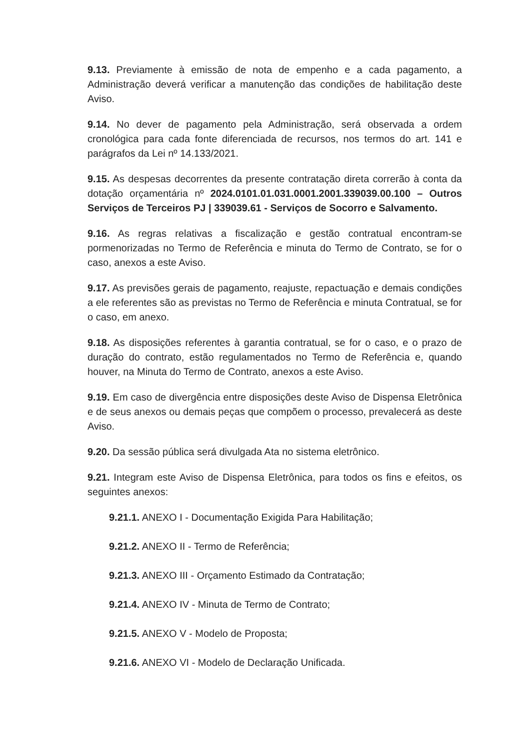9.13. Previamente à emissão de nota de empenho e a cada pagamento, a Administração deverá verificar a manutenção das condições de habilitação deste Aviso.
9.14. No dever de pagamento pela Administração, será observada a ordem cronológica para cada fonte diferenciada de recursos, nos termos do art. 141 e parágrafos da Lei nº 14.133/2021.
9.15. As despesas decorrentes da presente contratação direta correrão à conta da dotação orçamentária nº 2024.0101.01.031.0001.2001.339039.00.100 – Outros Serviços de Terceiros PJ | 339039.61 - Serviços de Socorro e Salvamento.
9.16. As regras relativas a fiscalização e gestão contratual encontram-se pormenorizadas no Termo de Referência e minuta do Termo de Contrato, se for o caso, anexos a este Aviso.
9.17. As previsões gerais de pagamento, reajuste, repactuação e demais condições a ele referentes são as previstas no Termo de Referência e minuta Contratual, se for o caso, em anexo.
9.18. As disposições referentes à garantia contratual, se for o caso, e o prazo de duração do contrato, estão regulamentados no Termo de Referência e, quando houver, na Minuta do Termo de Contrato, anexos a este Aviso.
9.19. Em caso de divergência entre disposições deste Aviso de Dispensa Eletrônica e de seus anexos ou demais peças que compõem o processo, prevalecerá as deste Aviso.
9.20. Da sessão pública será divulgada Ata no sistema eletrônico.
9.21. Integram este Aviso de Dispensa Eletrônica, para todos os fins e efeitos, os seguintes anexos:
9.21.1. ANEXO I - Documentação Exigida Para Habilitação;
9.21.2. ANEXO II - Termo de Referência;
9.21.3. ANEXO III - Orçamento Estimado da Contratação;
9.21.4. ANEXO IV - Minuta de Termo de Contrato;
9.21.5. ANEXO V - Modelo de Proposta;
9.21.6. ANEXO VI - Modelo de Declaração Unificada.